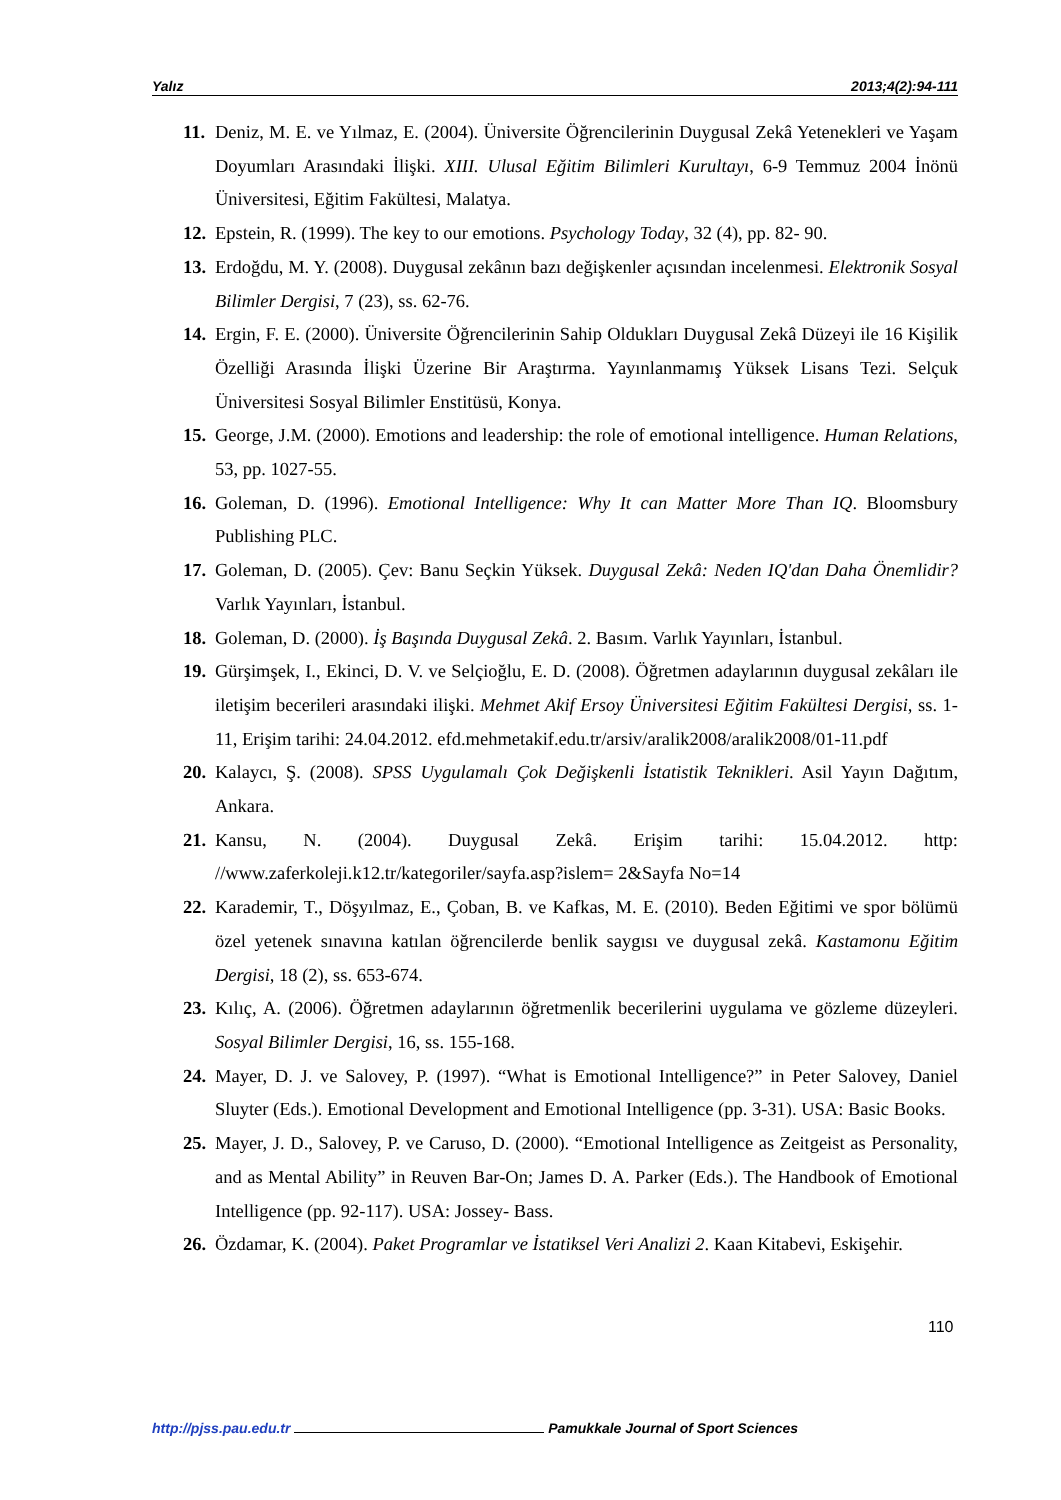Yalız 2013;4(2):94-111
11. Deniz, M. E. ve Yılmaz, E. (2004). Üniversite Öğrencilerinin Duygusal Zekâ Yetenekleri ve Yaşam Doyumları Arasındaki İlişki. XIII. Ulusal Eğitim Bilimleri Kurultayı, 6-9 Temmuz 2004 İnönü Üniversitesi, Eğitim Fakültesi, Malatya.
12. Epstein, R. (1999). The key to our emotions. Psychology Today, 32 (4), pp. 82- 90.
13. Erdoğdu, M. Y. (2008). Duygusal zekânın bazı değişkenler açısından incelenmesi. Elektronik Sosyal Bilimler Dergisi, 7 (23), ss. 62-76.
14. Ergin, F. E. (2000). Üniversite Öğrencilerinin Sahip Oldukları Duygusal Zekâ Düzeyi ile 16 Kişilik Özelliği Arasında İlişki Üzerine Bir Araştırma. Yayınlanmamış Yüksek Lisans Tezi. Selçuk Üniversitesi Sosyal Bilimler Enstitüsü, Konya.
15. George, J.M. (2000). Emotions and leadership: the role of emotional intelligence. Human Relations, 53, pp. 1027-55.
16. Goleman, D. (1996). Emotional Intelligence: Why It can Matter More Than IQ. Bloomsbury Publishing PLC.
17. Goleman, D. (2005). Çev: Banu Seçkin Yüksek. Duygusal Zekâ: Neden IQ'dan Daha Önemlidir? Varlık Yayınları, İstanbul.
18. Goleman, D. (2000). İş Başında Duygusal Zekâ. 2. Basım. Varlık Yayınları, İstanbul.
19. Gürşimşek, I., Ekinci, D. V. ve Selçioğlu, E. D. (2008). Öğretmen adaylarının duygusal zekâları ile iletişim becerileri arasındaki ilişki. Mehmet Akif Ersoy Üniversitesi Eğitim Fakültesi Dergisi, ss. 1-11, Erişim tarihi: 24.04.2012. efd.mehmetakif.edu.tr/arsiv/aralik2008/aralik2008/01-11.pdf
20. Kalaycı, Ş. (2008). SPSS Uygulamalı Çok Değişkenli İstatistik Teknikleri. Asil Yayın Dağıtım, Ankara.
21. Kansu, N. (2004). Duygusal Zekâ. Erişim tarihi: 15.04.2012. http: //www.zaferkoleji.k12.tr/kategoriler/sayfa.asp?islem= 2&Sayfa No=14
22. Karademir, T., Döşyılmaz, E., Çoban, B. ve Kafkas, M. E. (2010). Beden Eğitimi ve spor bölümü özel yetenek sınavına katılan öğrencilerde benlik saygısı ve duygusal zekâ. Kastamonu Eğitim Dergisi, 18 (2), ss. 653-674.
23. Kılıç, A. (2006). Öğretmen adaylarının öğretmenlik becerilerini uygulama ve gözleme düzeyleri. Sosyal Bilimler Dergisi, 16, ss. 155-168.
24. Mayer, D. J. ve Salovey, P. (1997). “What is Emotional Intelligence?” in Peter Salovey, Daniel Sluyter (Eds.). Emotional Development and Emotional Intelligence (pp. 3-31). USA: Basic Books.
25. Mayer, J. D., Salovey, P. ve Caruso, D. (2000). “Emotional Intelligence as Zeitgeist as Personality, and as Mental Ability” in Reuven Bar-On; James D. A. Parker (Eds.). The Handbook of Emotional Intelligence (pp. 92-117). USA: Jossey- Bass.
26. Özdamar, K. (2004). Paket Programlar ve İstatiksel Veri Analizi 2. Kaan Kitabevi, Eskişehir.
110
http://pjss.pau.edu.tr Pamukkale Journal of Sport Sciences